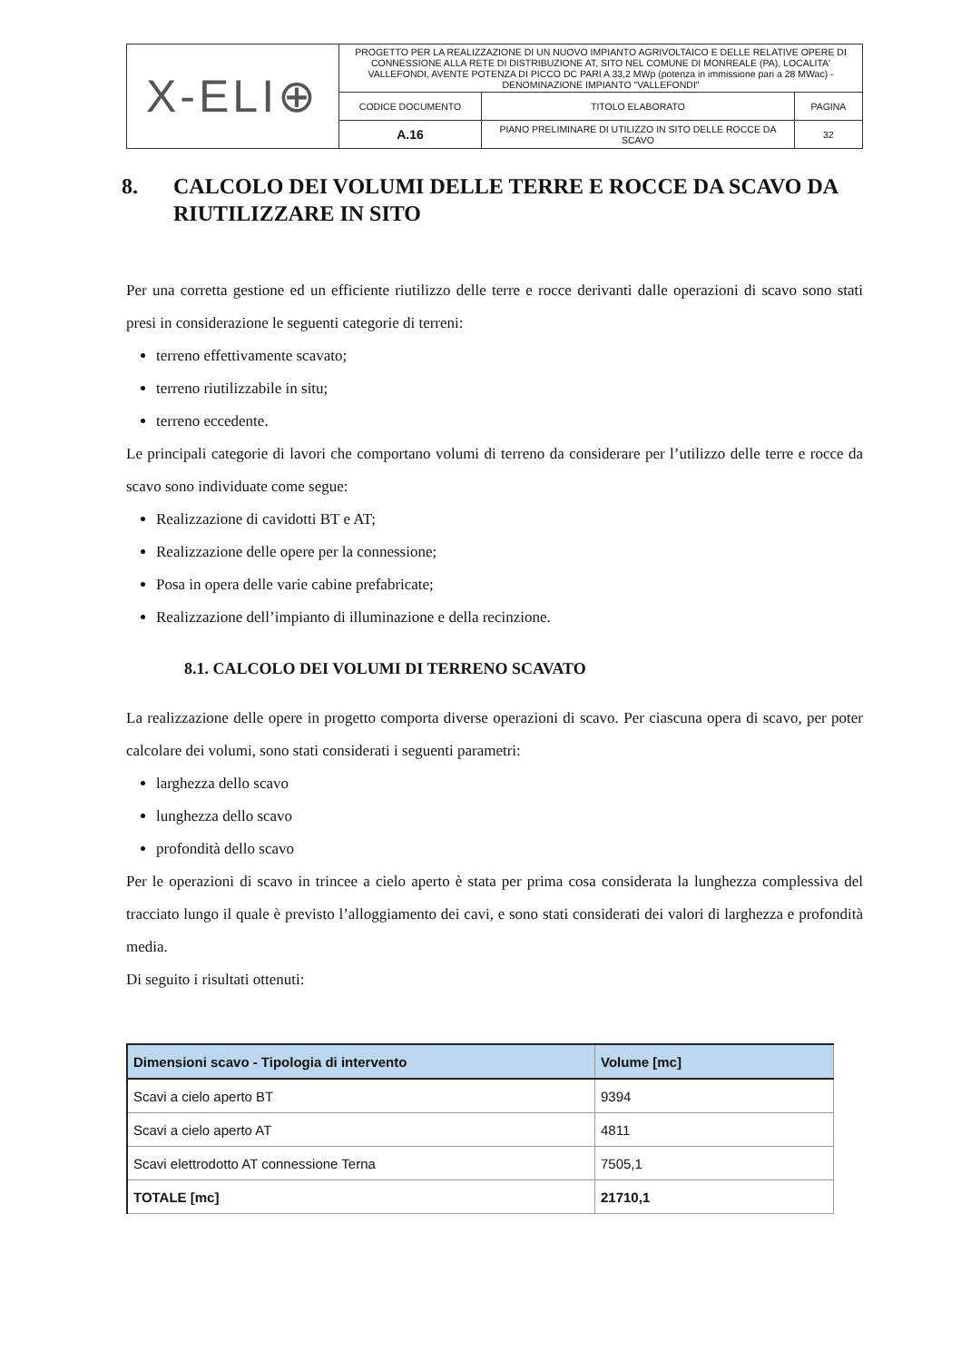| X-ELI⊕ | PROGETTO PER LA REALIZZAZIONE DI UN NUOVO IMPIANTO AGRIVOLTAICO E DELLE RELATIVE OPERE DI CONNESSIONE ALLA RETE DI DISTRIBUZIONE AT, SITO NEL COMUNE DI MONREALE (PA), LOCALITA' VALLEFONDI, AVENTE POTENZA DI PICCO DC PARI A 33,2 MWp (potenza in immissione pari a 28 MWac) - DENOMINAZIONE IMPIANTO "VALLEFONDI" | | |
| | CODICE DOCUMENTO | TITOLO ELABORATO | PAGINA |
| | A.16 | PIANO PRELIMINARE DI UTILIZZO IN SITO DELLE ROCCE DA SCAVO | 32 |
8. CALCOLO DEI VOLUMI DELLE TERRE E ROCCE DA SCAVO DA RIUTILIZZARE IN SITO
Per una corretta gestione ed un efficiente riutilizzo delle terre e rocce derivanti dalle operazioni di scavo sono stati presi in considerazione le seguenti categorie di terreni:
terreno effettivamente scavato;
terreno riutilizzabile in situ;
terreno eccedente.
Le principali categorie di lavori che comportano volumi di terreno da considerare per l’utilizzo delle terre e rocce da scavo sono individuate come segue:
Realizzazione di cavidotti BT e AT;
Realizzazione delle opere per la connessione;
Posa in opera delle varie cabine prefabricate;
Realizzazione dell’impianto di illuminazione e della recinzione.
8.1. CALCOLO DEI VOLUMI DI TERRENO SCAVATO
La realizzazione delle opere in progetto comporta diverse operazioni di scavo. Per ciascuna opera di scavo, per poter calcolare dei volumi, sono stati considerati i seguenti parametri:
larghezza dello scavo
lunghezza dello scavo
profondità dello scavo
Per le operazioni di scavo in trincee a cielo aperto è stata per prima cosa considerata la lunghezza complessiva del tracciato lungo il quale è previsto l’alloggiamento dei cavi, e sono stati considerati dei valori di larghezza e profondità media.
Di seguito i risultati ottenuti:
| Dimensioni scavo - Tipologia di intervento | Volume [mc] |
| --- | --- |
| Scavi a cielo aperto BT | 9394 |
| Scavi a cielo aperto AT | 4811 |
| Scavi elettrodotto AT connessione Terna | 7505,1 |
| TOTALE [mc] | 21710,1 |